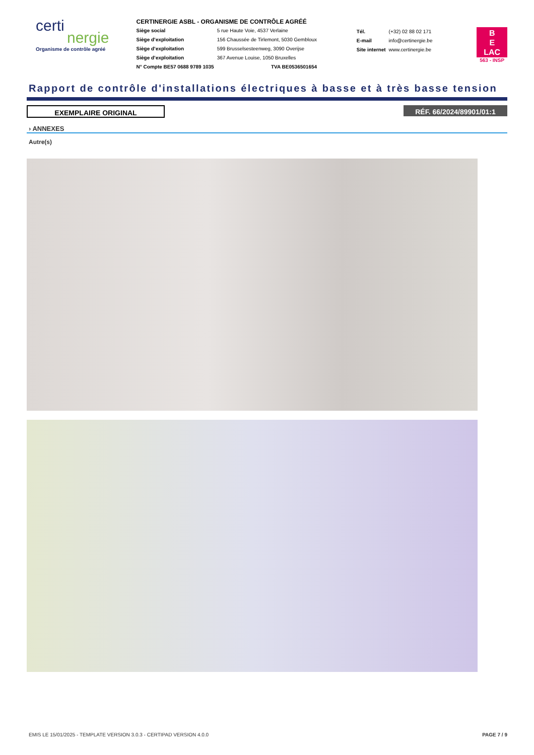certi
nergie
Organisme de contrôle agréé
CERTINERGIE ASBL - ORGANISME DE CONTRÔLE AGRÉÉ
| Siège social | 5 rue Haute Voie, 4537 Verlaine |
| Siège d’exploitation | 156 Chaussée de Tirlemont, 5030 Gembloux |
| Siège d’exploitation | 599 Brusselsesteenweg, 3090 Overijse |
| Siège d’exploitation | 367 Avenue Louise, 1050 Bruxelles |
| N° Compte BE57 0688 9789 1035 | TVA BE0536501654 |
| Tél. | (+32) 02 88 02 171 |
| E-mail | info@certinergie.be |
| Site internet | www.certinergie.be |
B
E
LAC
563 - INSP
Rapport de contrôle d'installations électriques à basse et à très basse tension
EXEMPLAIRE ORIGINAL
RÉF. 66/2024/89901/01:1
› ANNEXES
Autre(s)
EMIS LE 15/01/2025 - TEMPLATE VERSION 3.0.3 - CERTIPAD VERSION 4.0.0 PAGE 7 / 9